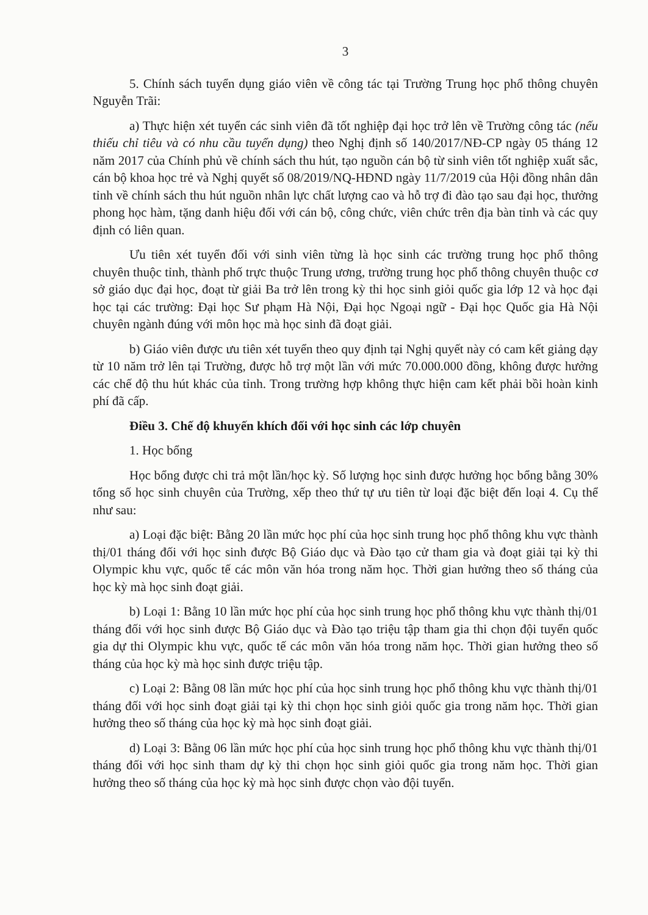3
5. Chính sách tuyển dụng giáo viên về công tác tại Trường Trung học phổ thông chuyên Nguyễn Trãi:
a) Thực hiện xét tuyển các sinh viên đã tốt nghiệp đại học trở lên về Trường công tác (nếu thiếu chỉ tiêu và có nhu cầu tuyển dụng) theo Nghị định số 140/2017/NĐ-CP ngày 05 tháng 12 năm 2017 của Chính phủ về chính sách thu hút, tạo nguồn cán bộ từ sinh viên tốt nghiệp xuất sắc, cán bộ khoa học trẻ và Nghị quyết số 08/2019/NQ-HĐND ngày 11/7/2019 của Hội đồng nhân dân tỉnh về chính sách thu hút nguồn nhân lực chất lượng cao và hỗ trợ đi đào tạo sau đại học, thưởng phong học hàm, tặng danh hiệu đối với cán bộ, công chức, viên chức trên địa bàn tỉnh và các quy định có liên quan.
Ưu tiên xét tuyển đối với sinh viên từng là học sinh các trường trung học phổ thông chuyên thuộc tỉnh, thành phố trực thuộc Trung ương, trường trung học phổ thông chuyên thuộc cơ sở giáo dục đại học, đoạt từ giải Ba trở lên trong kỳ thi học sinh giỏi quốc gia lớp 12 và học đại học tại các trường: Đại học Sư phạm Hà Nội, Đại học Ngoại ngữ - Đại học Quốc gia Hà Nội chuyên ngành đúng với môn học mà học sinh đã đoạt giải.
b) Giáo viên được ưu tiên xét tuyển theo quy định tại Nghị quyết này có cam kết giảng dạy từ 10 năm trở lên tại Trường, được hỗ trợ một lần với mức 70.000.000 đồng, không được hưởng các chế độ thu hút khác của tỉnh. Trong trường hợp không thực hiện cam kết phải bồi hoàn kinh phí đã cấp.
Điều 3. Chế độ khuyến khích đối với học sinh các lớp chuyên
1. Học bổng
Học bổng được chi trả một lần/học kỳ. Số lượng học sinh được hưởng học bổng bằng 30% tổng số học sinh chuyên của Trường, xếp theo thứ tự ưu tiên từ loại đặc biệt đến loại 4. Cụ thể như sau:
a) Loại đặc biệt: Bằng 20 lần mức học phí của học sinh trung học phổ thông khu vực thành thị/01 tháng đối với học sinh được Bộ Giáo dục và Đào tạo cử tham gia và đoạt giải tại kỳ thi Olympic khu vực, quốc tế các môn văn hóa trong năm học. Thời gian hưởng theo số tháng của học kỳ mà học sinh đoạt giải.
b) Loại 1: Bằng 10 lần mức học phí của học sinh trung học phổ thông khu vực thành thị/01 tháng đối với học sinh được Bộ Giáo dục và Đào tạo triệu tập tham gia thi chọn đội tuyển quốc gia dự thi Olympic khu vực, quốc tế các môn văn hóa trong năm học. Thời gian hưởng theo số tháng của học kỳ mà học sinh được triệu tập.
c) Loại 2: Bằng 08 lần mức học phí của học sinh trung học phổ thông khu vực thành thị/01 tháng đối với học sinh đoạt giải tại kỳ thi chọn học sinh giỏi quốc gia trong năm học. Thời gian hưởng theo số tháng của học kỳ mà học sinh đoạt giải.
d) Loại 3: Bằng 06 lần mức học phí của học sinh trung học phổ thông khu vực thành thị/01 tháng đối với học sinh tham dự kỳ thi chọn học sinh giỏi quốc gia trong năm học. Thời gian hưởng theo số tháng của học kỳ mà học sinh được chọn vào đội tuyển.